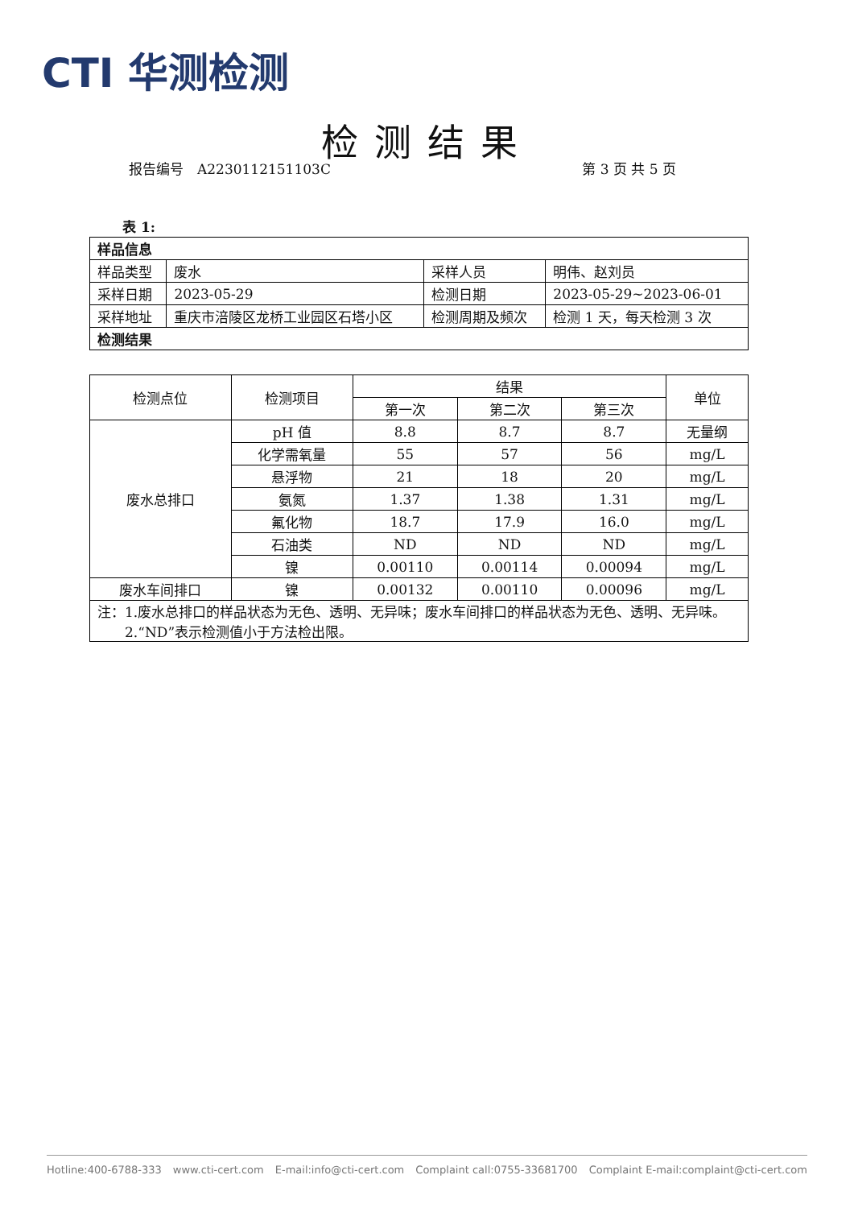CTI 华测检测
检测结果
报告编号　A2230112151103C 第 3 页 共 5 页
表 1:
| 样品信息 | | | |
| 样品类型 | 废水 | 采样人员 | 明伟、赵刘员 |
| 采样日期 | 2023-05-29 | 检测日期 | 2023-05-29~2023-06-01 |
| 采样地址 | 重庆市涪陵区龙桥工业园区石塔小区 | 检测周期及频次 | 检测 1 天，每天检测 3 次 |
| 检测结果 | | | |
| 检测点位 | 检测项目 | 结果 | | | 单位 |
| | | 第一次 | 第二次 | 第三次 | |
| 废水总排口 | pH 值 | 8.8 | 8.7 | 8.7 | 无量纲 |
| | 化学需氧量 | 55 | 57 | 56 | mg/L |
| | 悬浮物 | 21 | 18 | 20 | mg/L |
| | 氨氮 | 1.37 | 1.38 | 1.31 | mg/L |
| | 氟化物 | 18.7 | 17.9 | 16.0 | mg/L |
| | 石油类 | ND | ND | ND | mg/L |
| | 镍 | 0.00110 | 0.00114 | 0.00094 | mg/L |
| 废水车间排口 | 镍 | 0.00132 | 0.00110 | 0.00096 | mg/L |
| 注：1.废水总排口的样品状态为无色、透明、无异味；废水车间排口的样品状态为无色、透明、无异味。 2.“ND”表示检测值小于方法检出限。 | | | | | |
Hotline:400-6788-333 www.cti-cert.com E-mail:info@cti-cert.com Complaint call:0755-33681700 Complaint E-mail:complaint@cti-cert.com